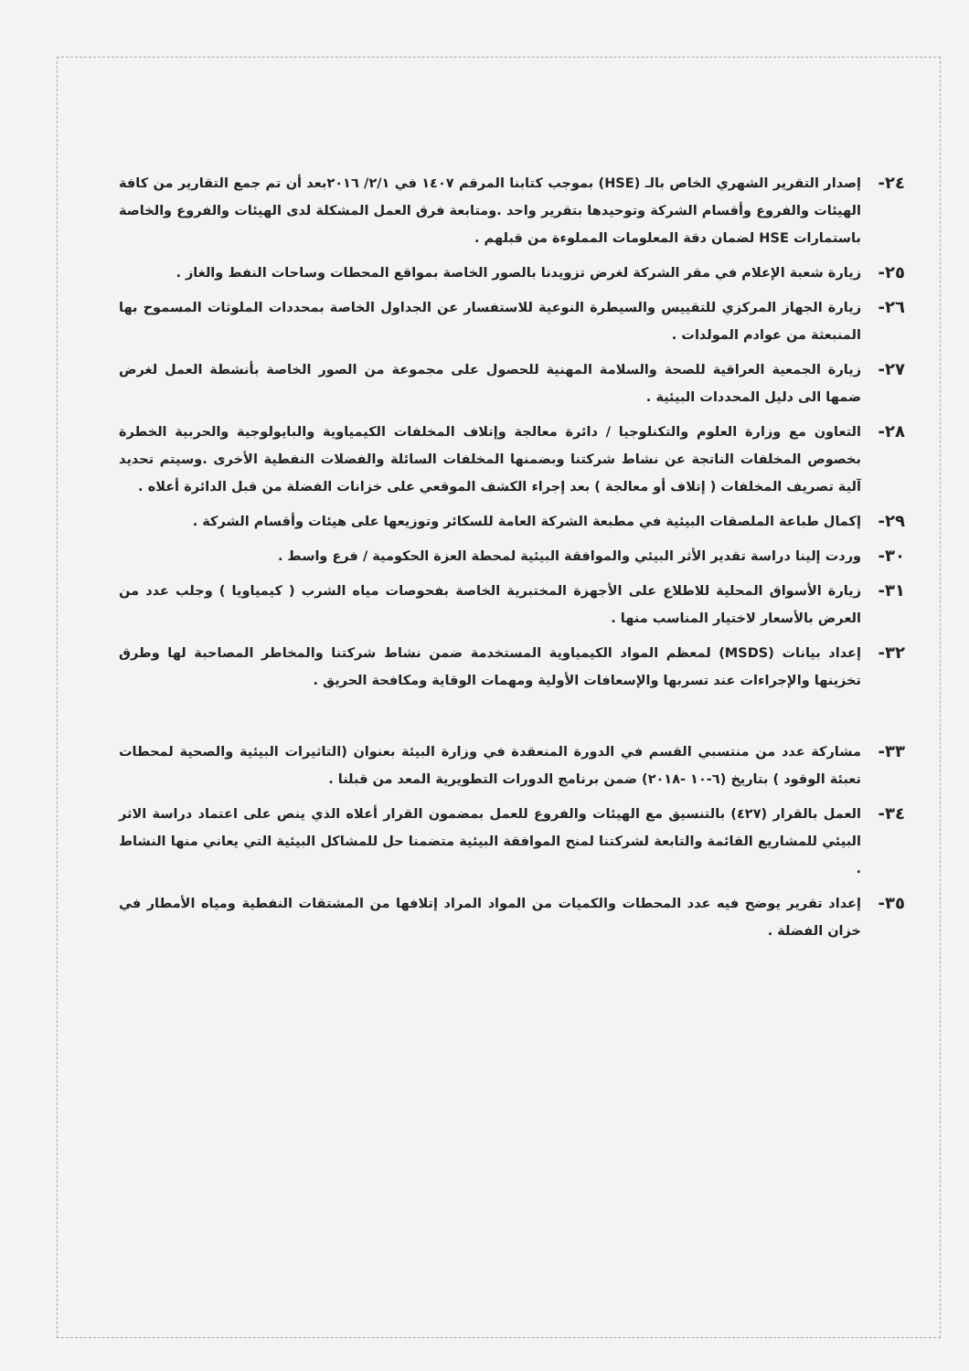٢٤- إصدار التقرير الشهري الخاص بالـ (HSE) بموجب كتابنا المرقم ١٤٠٧ في ٢/١/ ٢٠١٦بعد أن تم جمع التقارير من كافة الهيئات والفروع وأقسام الشركة وتوحيدها بتقرير واحد .ومتابعة فرق العمل المشكلة لدى الهيئات والفروع والخاصة باستمارات HSE لضمان دقة المعلومات المملوءة من قبلهم .
٢٥- زيارة شعبة الإعلام في مقر الشركة لغرض تزويدنا بالصور الخاصة بمواقع المحطات وساحات النفط والغاز .
٢٦- زيارة الجهاز المركزي للتقييس والسيطرة النوعية للاستفسار عن الجداول الخاصة بمحددات الملوثات المسموح بها المنبعثة من عوادم المولدات .
٢٧- زيارة الجمعية العراقية للصحة والسلامة المهنية للحصول على مجموعة من الصور الخاصة بأنشطة العمل لغرض ضمها الى دليل المحددات البيئية .
٢٨- التعاون مع وزارة العلوم والتكنلوجيا / دائرة معالجة وإتلاف المخلفات الكيمياوية والبايولوجية والحربية الخطرة بخصوص المخلفات الناتجة عن نشاط شركتنا وبضمنها المخلفات السائلة والفضلات النفطية الأخرى .وسيتم تحديد آلية تصريف المخلفات ( إتلاف أو معالجة ) بعد إجراء الكشف الموقعي على خزانات الفضلة من قبل الدائرة أعلاه .
٢٩- إكمال طباعة الملصقات البيئية في مطبعة الشركة العامة للسكائر وتوزيعها على هيئات وأقسام الشركة .
٣٠- وردت إلينا دراسة تقدير الأثر البيئي والموافقة البيئية لمحطة العزة الحكومية / فرع واسط .
٣١- زيارة الأسواق المحلية للاطلاع على الأجهزة المختبرية الخاصة بفحوصات مياه الشرب ( كيمياويا ) وجلب عدد من العرض بالأسعار لاختيار المناسب منها .
٣٢- إعداد بيانات (MSDS) لمعظم المواد الكيمياوية المستخدمة ضمن نشاط شركتنا والمخاطر المصاحبة لها وطرق تخزينها والإجراءات عند تسربها والإسعافات الأولية ومهمات الوقاية ومكافحة الحريق .
٣٣- مشاركة عدد من منتسبي القسم في الدورة المنعقدة في وزارة البيئة بعنوان (التاثيرات البيئية والصحية لمحطات تعبئة الوقود ) بتاريخ (٦-١٠ -٢٠١٨) ضمن برنامج الدورات التطويرية المعد من قبلنا .
٣٤- العمل بالقرار (٤٢٧) بالتنسيق مع الهيئات والفروع للعمل بمضمون القرار أعلاه الذي ينص على اعتماد دراسة الاثر البيئي للمشاريع القائمة والتابعة لشركتنا لمنح الموافقة البيئية متضمنا حل للمشاكل البيئية التي يعاني منها النشاط .
٣٥- إعداد تقرير يوضح فيه عدد المحطات والكميات من المواد المراد إتلافها من المشتقات النفطية ومياه الأمطار في خزان الفضلة .